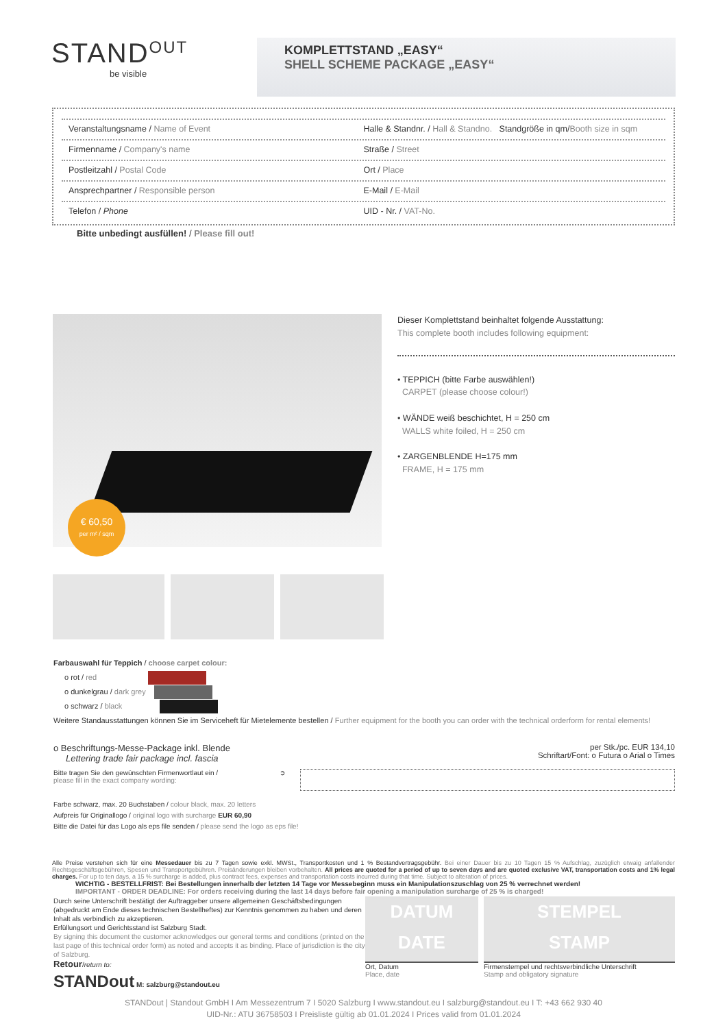STAND<sup>OUT</sup>
be visible
KOMPLETTSTAND „EASY“
SHELL SCHEME PACKAGE „EASY“
Veranstaltungsname / Name of Event
Halle & Standnr. / Hall & Standno. Standgröße in qm/Booth size in sqm
Firmenname / Company's name Straße / Street
Postleitzahl / Postal Code Ort / Place
Ansprechpartner / Responsible person
E-Mail / E-Mail
Telefon / Phone UID - Nr. / VAT-No.
Bitte unbedingt ausfüllen! / Please fill out!
€ 60,50
per m² / sqm
Dieser Komplettstand beinhaltet folgende Ausstattung:
This complete booth includes following equipment:
• TEPPICH (bitte Farbe auswählen!)
CARPET (please choose colour!)
• WÄNDE weiß beschichtet, H = 250 cm
WALLS white foiled, H = 250 cm
• ZARGENBLENDE H=175 mm
FRAME, H = 175 mm
Farbauswahl für Teppich / choose carpet colour:
o rot / red
o dunkelgrau / dark grey
o schwarz / black
Weitere Standausstattungen können Sie im Serviceheft für Mietelemente bestellen / Further equipment for the booth you can order with the technical orderform for rental elements!
o Beschriftungs-Messe-Package inkl. Blende
Lettering trade fair package incl. fascia
per Stk./pc. EUR 134,10
Schriftart/Font: o Futura o Arial o Times
Bitte tragen Sie den gewünschten Firmenwortlaut ein /
please fill in the exact company wording:
➲
Farbe schwarz, max. 20 Buchstaben / colour black, max. 20 letters
Aufpreis für Originallogo / original logo with surcharge EUR 60,90
Bitte die Datei für das Logo als eps file senden / please send the logo as eps file!
Alle Preise verstehen sich für eine Messedauer bis zu 7 Tagen sowie exkl. MWSt., Transportkosten und 1 % Bestandvertragsgebühr. Bei einer Dauer bis zu 10 Tagen 15 % Aufschlag, zuzüglich etwaig anfallender Rechtsgeschäftsgebühren, Spesen und Transportgebühren. Preisänderungen bleiben vorbehalten. All prices are quoted for a period of up to seven days and are quoted exclusive VAT, transportation costs and 1% legal charges. For up to ten days, a 15 % surcharge is added, plus contract fees, expenses and transportation costs incurred during that time. Subject to alteration of prices.
WICHTIG - BESTELLFRIST: Bei Bestellungen innerhalb der letzten 14 Tage vor Messebeginn muss ein Manipulationszuschlag von 25 % verrechnet werden!
IMPORTANT - ORDER DEADLINE: For orders receiving during the last 14 days before fair opening a manipulation surcharge of 25 % is charged!
Durch seine Unterschrift bestätigt der Auftraggeber unsere allgemeinen Geschäftsbedingungen (abgedruckt am Ende dieses technischen Bestellheftes) zur Kenntnis genommen zu haben und deren Inhalt als verbindlich zu akzeptieren.
Erfüllungsort und Gerichtsstand ist Salzburg Stadt.
By signing this document the customer acknowledges our general terms and conditions (printed on the last page of this technical order form) as noted and accepts it as binding. Place of jurisdiction is the city of Salzburg.
Retour/return to:
STANDout M: salzburg@standout.eu
DATUM
DATE
Ort, Datum
Place, date
STEMPEL
STAMP
Firmenstempel und rechtsverbindliche Unterschrift
Stamp and obligatory signature
STANDout | Standout GmbH I Am Messezentrum 7 I 5020 Salzburg I www.standout.eu I salzburg@standout.eu I T: +43 662 930 40
UID-Nr.: ATU 36758503 I Preisliste gültig ab 01.01.2024 I Prices valid from 01.01.2024